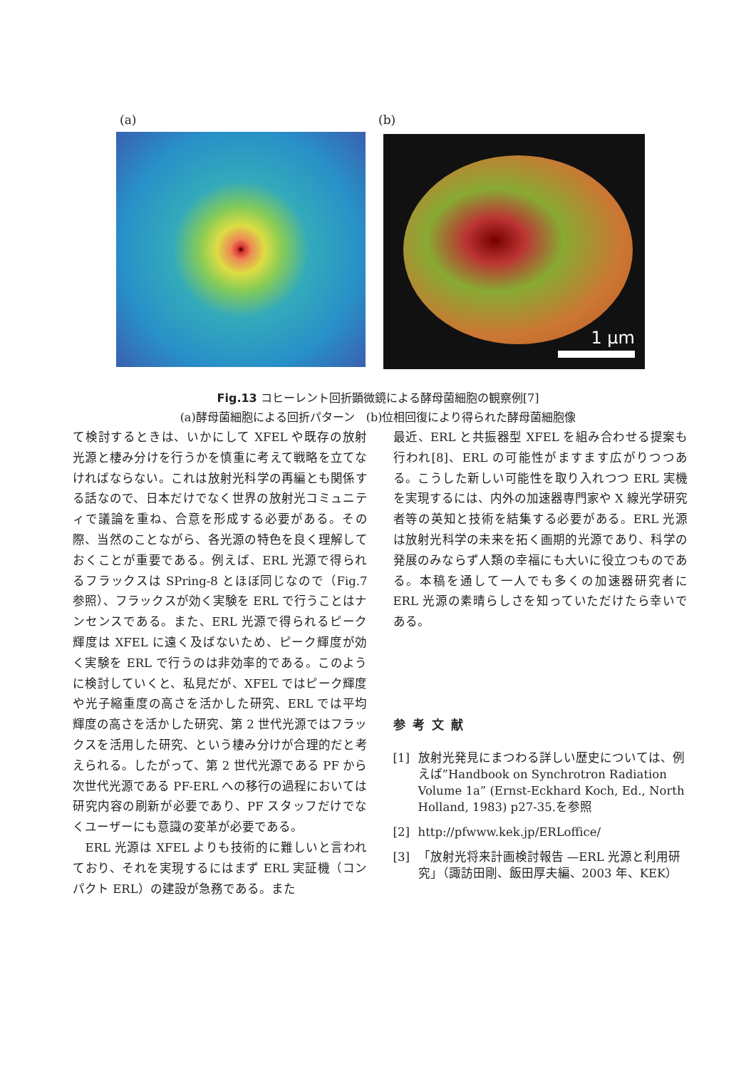(a) (b)
1 µm
Fig.13 コヒーレント回折顕微鏡による酵母菌細胞の観察例[7]
(a)酵母菌細胞による回折パターン　(b)位相回復により得られた酵母菌細胞像
て検討するときは、いかにして XFEL や既存の放射光源と棲み分けを行うかを慎重に考えて戦略を立てなければならない。これは放射光科学の再編とも関係する話なので、日本だけでなく世界の放射光コミュニティで議論を重ね、合意を形成する必要がある。その際、当然のことながら、各光源の特色を良く理解しておくことが重要である。例えば、ERL 光源で得られるフラックスは SPring-8 とほぼ同じなので（Fig.7 参照）、フラックスが効く実験を ERL で行うことはナンセンスである。また、ERL 光源で得られるピーク輝度は XFEL に遠く及ばないため、ピーク輝度が効く実験を ERL で行うのは非効率的である。このように検討していくと、私見だが、XFEL ではピーク輝度や光子縮重度の高さを活かした研究、ERL では平均輝度の高さを活かした研究、第 2 世代光源ではフラックスを活用した研究、という棲み分けが合理的だと考えられる。したがって、第 2 世代光源である PF から次世代光源である PF-ERL への移行の過程においては研究内容の刷新が必要であり、PF スタッフだけでなくユーザーにも意識の変革が必要である。
　ERL 光源は XFEL よりも技術的に難しいと言われており、それを実現するにはまず ERL 実証機（コンパクト ERL）の建設が急務である。また
最近、ERL と共振器型 XFEL を組み合わせる提案も行われ[8]、ERL の可能性がますます広がりつつある。こうした新しい可能性を取り入れつつ ERL 実機を実現するには、内外の加速器専門家や X 線光学研究者等の英知と技術を結集する必要がある。ERL 光源は放射光科学の未来を拓く画期的光源であり、科学の発展のみならず人類の幸福にも大いに役立つものである。本稿を通して一人でも多くの加速器研究者に ERL 光源の素晴らしさを知っていただけたら幸いである。
参考文献
[1] 放射光発見にまつわる詳しい歴史については、例えば”Handbook on Synchrotron Radiation Volume 1a” (Ernst-Eckhard Koch, Ed., North Holland, 1983) p27-35.を参照
[2] http://pfwww.kek.jp/ERLoffice/
[3] 「放射光将来計画検討報告 —ERL 光源と利用研究」（諏訪田剛、飯田厚夫編、2003 年、KEK）